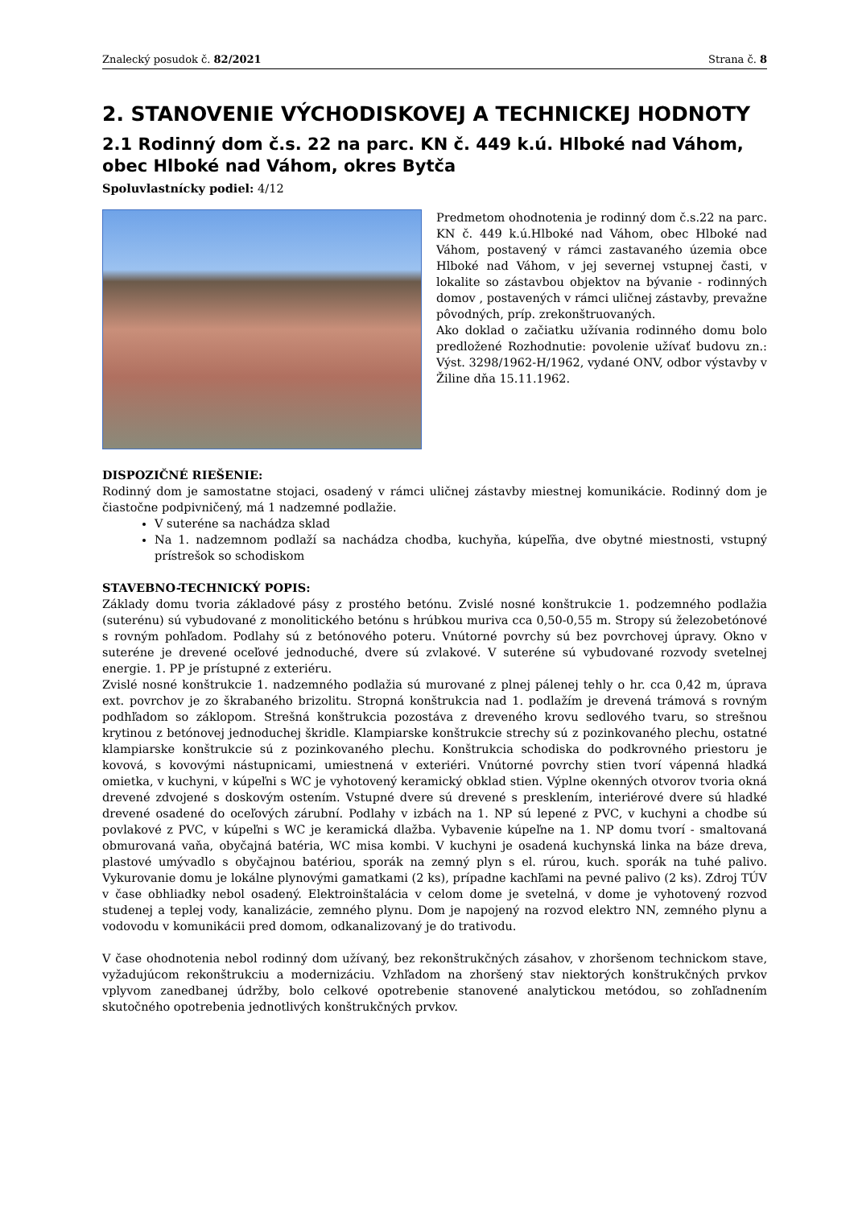Znalecký posudok č. 82/2021 Strana č. 8
2. STANOVENIE VÝCHODISKOVEJ A TECHNICKEJ HODNOTY
2.1 Rodinný dom č.s. 22 na parc. KN č. 449 k.ú. Hlboké nad Váhom, obec Hlboké nad Váhom, okres Bytča
Spoluvlastnícky podiel: 4/12
Predmetom ohodnotenia je rodinný dom č.s.22 na parc. KN č. 449 k.ú.Hlboké nad Váhom, obec Hlboké nad Váhom, postavený v rámci zastavaného územia obce Hlboké nad Váhom, v jej severnej vstupnej časti, v lokalite so zástavbou objektov na bývanie - rodinných domov , postavených v rámci uličnej zástavby, prevažne pôvodných, príp. zrekonštruovaných.
Ako doklad o začiatku užívania rodinného domu bolo predložené Rozhodnutie: povolenie užívať budovu zn.: Výst. 3298/1962-H/1962, vydané ONV, odbor výstavby v Žiline dňa 15.11.1962.
DISPOZIČNÉ RIEŠENIE:
Rodinný dom je samostatne stojaci, osadený v rámci uličnej zástavby miestnej komunikácie. Rodinný dom je čiastočne podpivničený, má 1 nadzemné podlažie.
V suteréne sa nachádza sklad
Na 1. nadzemnom podlaží sa nachádza chodba, kuchyňa, kúpeľňa, dve obytné miestnosti, vstupný prístrešok so schodiskom
STAVEBNO-TECHNICKÝ POPIS:
Základy domu tvoria základové pásy z prostého betónu. Zvislé nosné konštrukcie 1. podzemného podlažia (suterénu) sú vybudované z monolitického betónu s hrúbkou muriva cca 0,50-0,55 m. Stropy sú železobetónové s rovným pohľadom. Podlahy sú z betónového poteru. Vnútorné povrchy sú bez povrchovej úpravy. Okno v suteréne je drevené oceľové jednoduché, dvere sú zvlakové. V suteréne sú vybudované rozvody svetelnej energie. 1. PP je prístupné z exteriéru.
Zvislé nosné konštrukcie 1. nadzemného podlažia sú murované z plnej pálenej tehly o hr. cca 0,42 m, úprava ext. povrchov je zo škrabaného brizolitu. Stropná konštrukcia nad 1. podlažím je drevená trámová s rovným podhľadom so záklopom. Strešná konštrukcia pozostáva z dreveného krovu sedlového tvaru, so strešnou krytinou z betónovej jednoduchej škridle. Klampiarske konštrukcie strechy sú z pozinkovaného plechu, ostatné klampiarske konštrukcie sú z pozinkovaného plechu. Konštrukcia schodiska do podkrovného priestoru je kovová, s kovovými nástupnicami, umiestnená v exteriéri. Vnútorné povrchy stien tvorí vápenná hladká omietka, v kuchyni, v kúpeľni s WC je vyhotovený keramický obklad stien. Výplne okenných otvorov tvoria okná drevené zdvojené s doskovým ostením. Vstupné dvere sú drevené s presklením, interiérové dvere sú hladké drevené osadené do oceľových zárubní. Podlahy v izbách na 1. NP sú lepené z PVC, v kuchyni a chodbe sú povlakové z PVC, v kúpeľni s WC je keramická dlažba. Vybavenie kúpeľne na 1. NP domu tvorí - smaltovaná obmurovaná vaňa, obyčajná batéria, WC misa kombi. V kuchyni je osadená kuchynská linka na báze dreva, plastové umývadlo s obyčajnou batériou, sporák na zemný plyn s el. rúrou, kuch. sporák na tuhé palivo. Vykurovanie domu je lokálne plynovými gamatkami (2 ks), prípadne kachľami na pevné palivo (2 ks). Zdroj TÚV v čase obhliadky nebol osadený. Elektroinštalácia v celom dome je svetelná, v dome je vyhotovený rozvod studenej a teplej vody, kanalizácie, zemného plynu. Dom je napojený na rozvod elektro NN, zemného plynu a vodovodu v komunikácii pred domom, odkanalizovaný je do trativodu.
V čase ohodnotenia nebol rodinný dom užívaný, bez rekonštrukčných zásahov, v zhoršenom technickom stave, vyžadujúcom rekonštrukciu a modernizáciu. Vzhľadom na zhoršený stav niektorých konštrukčných prvkov vplyvom zanedbanej údržby, bolo celkové opotrebenie stanovené analytickou metódou, so zohľadnením skutočného opotrebenia jednotlivých konštrukčných prvkov.